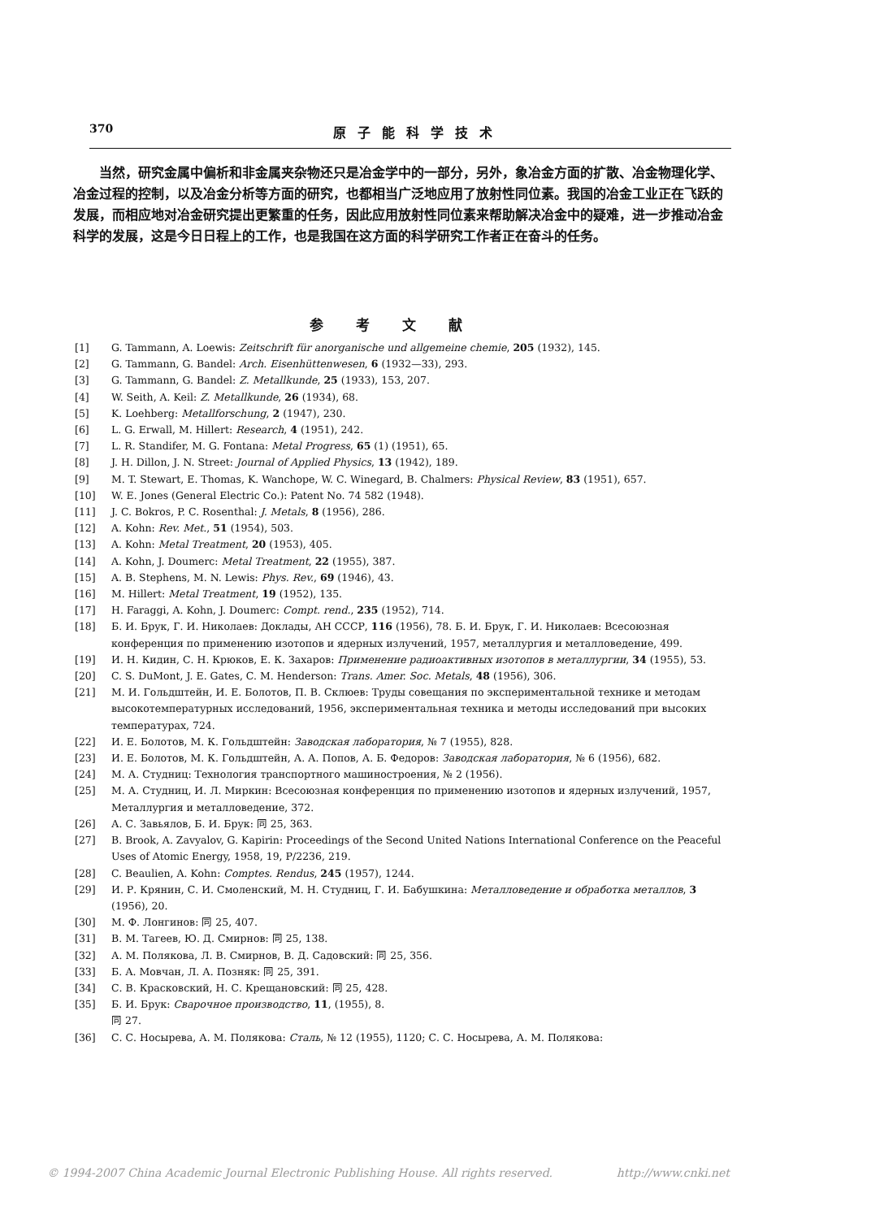370 原子能科学技术
当然，研究金属中偏析和非金属夹杂物还只是冶金学中的一部分，另外，象冶金方面的扩散、冶金物理化学、冶金过程的控制，以及冶金分析等方面的研究，也都相当广泛地应用了放射性同位素。我国的冶金工业正在飞跃的发展，而相应地对冶金研究提出更繁重的任务，因此应用放射性同位素来帮助解决冶金中的疑难，进一步推动冶金科学的发展，这是今日日程上的工作，也是我国在这方面的科学研究工作者正在奋斗的任务。
参考文献
[1] G. Tammann, A. Loewis: Zeitschrift für anorganische und allgemeine chemie, 205 (1932), 145.
[2] G. Tammann, G. Bandel: Arch. Eisenhüttenwesen, 6 (1932—33), 293.
[3] G. Tammann, G. Bandel: Z. Metallkunde, 25 (1933), 153, 207.
[4] W. Seith, A. Keil: Z. Metallkunde, 26 (1934), 68.
[5] K. Loehberg: Metallforschung, 2 (1947), 230.
[6] L. G. Erwall, M. Hillert: Research, 4 (1951), 242.
[7] L. R. Standifer, M. G. Fontana: Metal Progress, 65 (1) (1951), 65.
[8] J. H. Dillon, J. N. Street: Journal of Applied Physics, 13 (1942), 189.
[9] M. T. Stewart, E. Thomas, K. Wanchope, W. C. Winegard, B. Chalmers: Physical Review, 83 (1951), 657.
[10] W. E. Jones (General Electric Co.): Patent No. 74 582 (1948).
[11] J. C. Bokros, P. C. Rosenthal: J. Metals, 8 (1956), 286.
[12] A. Kohn: Rev. Met., 51 (1954), 503.
[13] A. Kohn: Metal Treatment, 20 (1953), 405.
[14] A. Kohn, J. Doumerc: Metal Treatment, 22 (1955), 387.
[15] A. B. Stephens, M. N. Lewis: Phys. Rev., 69 (1946), 43.
[16] M. Hillert: Metal Treatment, 19 (1952), 135.
[17] H. Faraggi, A. Kohn, J. Doumerc: Compt. rend., 235 (1952), 714.
[18] Б. И. Брук, Г. И. Николаев: Доклады, АН СССР, 116 (1956), 78. Б. И. Брук, Г. И. Николаев: Всесоюзная конференция по применению изотопов и ядерных излучений, 1957, металлургия и металловедение, 499.
[19] И. Н. Кидин, С. Н. Крюков, Е. К. Захаров: Применение радиоактивных изотопов в металлургии, 34 (1955), 53.
[20] C. S. DuMont, J. E. Gates, C. M. Henderson: Trans. Amer. Soc. Metals, 48 (1956), 306.
[21] М. И. Гольдштейн, И. Е. Болотов, П. В. Склюев: Труды совещания по экспериментальной технике и методам высокотемпературных исследований, 1956, экспериментальная техника и методы исследований при высоких температурах, 724.
[22] И. Е. Болотов, М. К. Гольдштейн: Заводская лаборатория, № 7 (1955), 828.
[23] И. Е. Болотов, М. К. Гольдштейн, А. А. Попов, А. Б. Федоров: Заводская лаборатория, № 6 (1956), 682.
[24] М. А. Студниц: Технология транспортного машиностроения, № 2 (1956).
[25] М. А. Студниц, И. Л. Миркин: Всесоюзная конференция по применению изотопов и ядерных излучений, 1957, Металлургия и металловедение, 372.
[26] А. С. Завьялов, Б. И. Брук: 同 25, 363.
[27] B. Brook, A. Zavyalov, G. Kapirin: Proceedings of the Second United Nations International Conference on the Peaceful Uses of Atomic Energy, 1958, 19, P/2236, 219.
[28] C. Beaulien, A. Kohn: Comptes. Rendus, 245 (1957), 1244.
[29] И. Р. Крянин, С. И. Смоленский, М. Н. Студниц, Г. И. Бабушкина: Металловедение и обработка металлов, 3 (1956), 20.
[30] М. Ф. Лонгинов: 同 25, 407.
[31] В. М. Тагеев, Ю. Д. Смирнов: 同 25, 138.
[32] А. М. Полякова, Л. В. Смирнов, В. Д. Садовский: 同 25, 356.
[33] Б. А. Мовчан, Л. А. Позняк: 同 25, 391.
[34] С. В. Красковский, Н. С. Крещановский: 同 25, 428.
[35] Б. И. Брук: Сварочное производство, 11, (1955), 8.
同 27.
[36] С. С. Носырева, А. М. Полякова: Сталь, № 12 (1955), 1120; С. С. Носырева, А. М. Полякова:
© 1994-2007 China Academic Journal Electronic Publishing House. All rights reserved. http://www.cnki.net